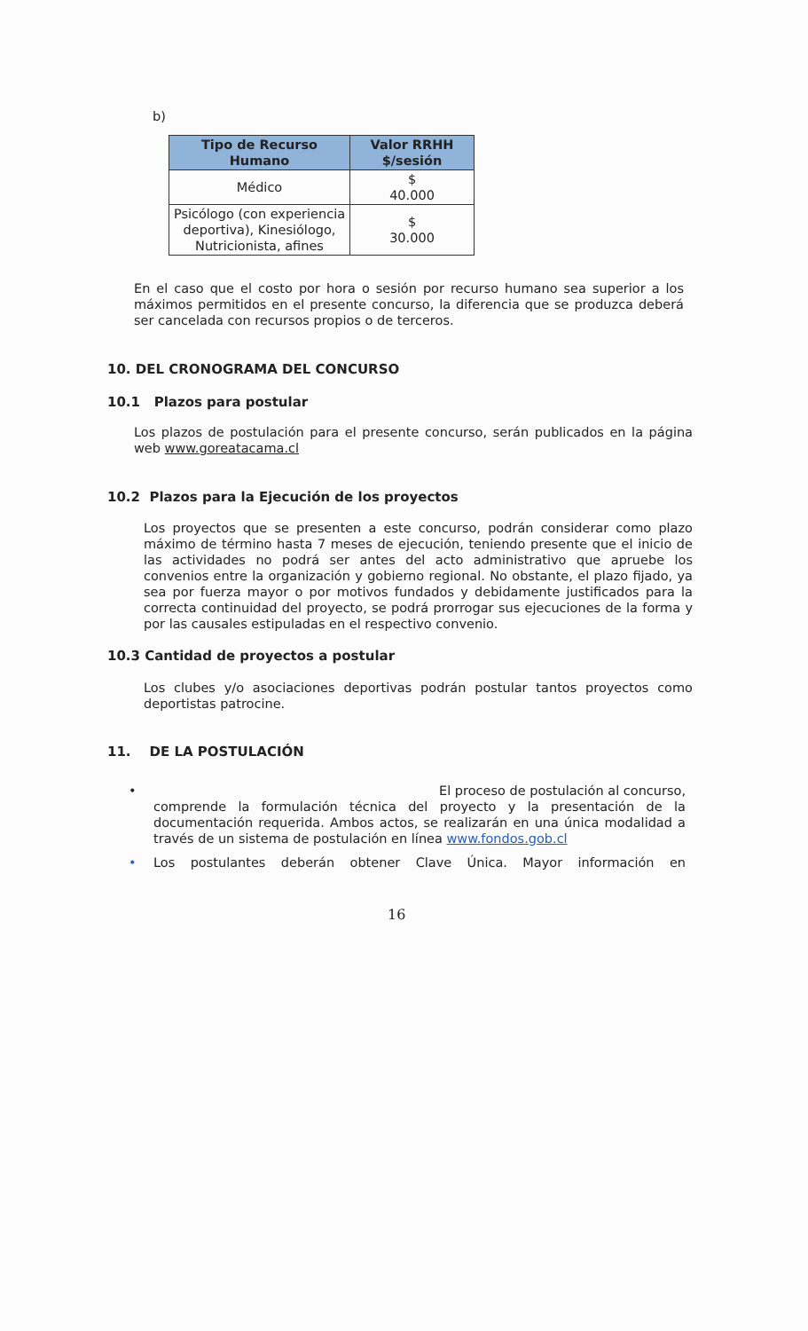b)
| Tipo de Recurso Humano | Valor RRHH $/sesión |
| --- | --- |
| Médico | $ 40.000 |
| Psicólogo (con experiencia deportiva), Kinesiólogo, Nutricionista, afines | $ 30.000 |
En el caso que el costo por hora o sesión por recurso humano sea superior a los máximos permitidos en el presente concurso, la diferencia que se produzca deberá ser cancelada con recursos propios o de terceros.
10. DEL CRONOGRAMA DEL CONCURSO
10.1 Plazos para postular
Los plazos de postulación para el presente concurso, serán publicados en la página web www.goreatacama.cl
10.2 Plazos para la Ejecución de los proyectos
Los proyectos que se presenten a este concurso, podrán considerar como plazo máximo de término hasta 7 meses de ejecución, teniendo presente que el inicio de las actividades no podrá ser antes del acto administrativo que apruebe los convenios entre la organización y gobierno regional. No obstante, el plazo fijado, ya sea por fuerza mayor o por motivos fundados y debidamente justificados para la correcta continuidad del proyecto, se podrá prorrogar sus ejecuciones de la forma y por las causales estipuladas en el respectivo convenio.
10.3 Cantidad de proyectos a postular
Los clubes y/o asociaciones deportivas podrán postular tantos proyectos como deportistas patrocine.
11. DE LA POSTULACIÓN
• El proceso de postulación al concurso,
comprende la formulación técnica del proyecto y la presentación de la documentación requerida. Ambos actos, se realizarán en una única modalidad a través de un sistema de postulación en línea www.fondos.gob.cl
• Los postulantes deberán obtener Clave Única. Mayor información en
16